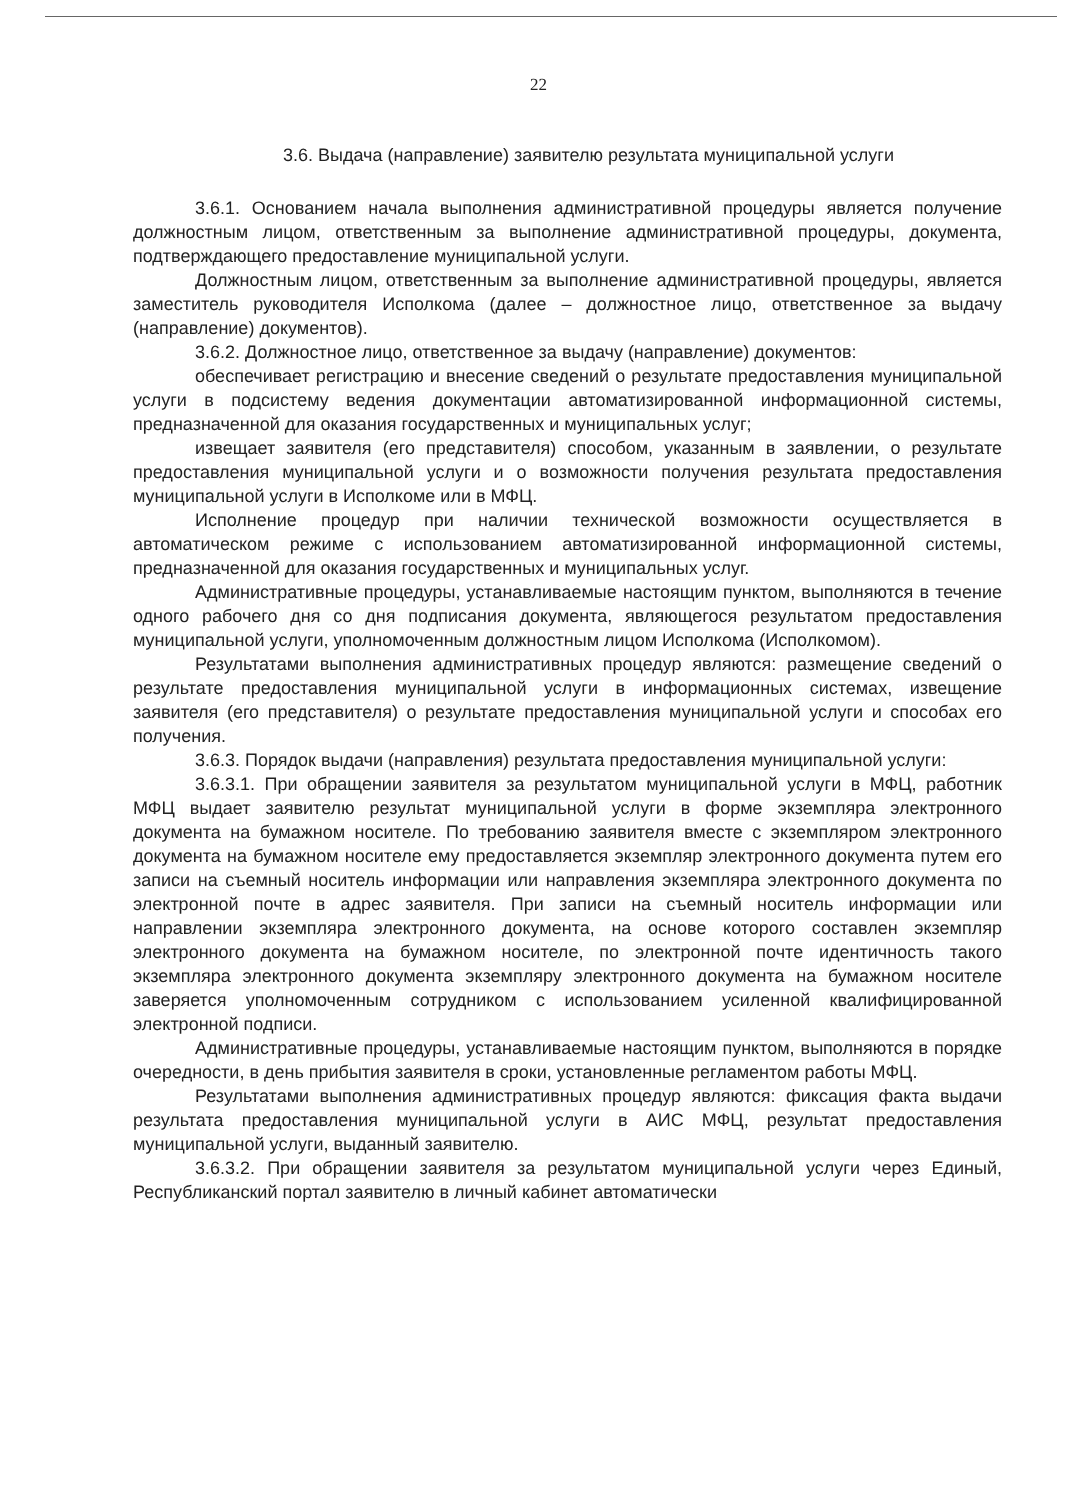22
3.6. Выдача (направление) заявителю результата муниципальной услуги
3.6.1. Основанием начала выполнения административной процедуры является получение должностным лицом, ответственным за выполнение административной процедуры, документа, подтверждающего предоставление муниципальной услуги.
Должностным лицом, ответственным за выполнение административной процедуры, является заместитель руководителя Исполкома (далее – должностное лицо, ответственное за выдачу (направление) документов).
3.6.2. Должностное лицо, ответственное за выдачу (направление) документов:
обеспечивает регистрацию и внесение сведений о результате предоставления муниципальной услуги в подсистему ведения документации автоматизированной информационной системы, предназначенной для оказания государственных и муниципальных услуг;
извещает заявителя (его представителя) способом, указанным в заявлении, о результате предоставления муниципальной услуги и о возможности получения результата предоставления муниципальной услуги в Исполкоме или в МФЦ.
Исполнение процедур при наличии технической возможности осуществляется в автоматическом режиме с использованием автоматизированной информационной системы, предназначенной для оказания государственных и муниципальных услуг.
Административные процедуры, устанавливаемые настоящим пунктом, выполняются в течение одного рабочего дня со дня подписания документа, являющегося результатом предоставления муниципальной услуги, уполномоченным должностным лицом Исполкома (Исполкомом).
Результатами выполнения административных процедур являются: размещение сведений о результате предоставления муниципальной услуги в информационных системах, извещение заявителя (его представителя) о результате предоставления муниципальной услуги и способах его получения.
3.6.3. Порядок выдачи (направления) результата предоставления муниципальной услуги:
3.6.3.1. При обращении заявителя за результатом муниципальной услуги в МФЦ, работник МФЦ выдает заявителю результат муниципальной услуги в форме экземпляра электронного документа на бумажном носителе. По требованию заявителя вместе с экземпляром электронного документа на бумажном носителе ему предоставляется экземпляр электронного документа путем его записи на съемный носитель информации или направления экземпляра электронного документа по электронной почте в адрес заявителя. При записи на съемный носитель информации или направлении экземпляра электронного документа, на основе которого составлен экземпляр электронного документа на бумажном носителе, по электронной почте идентичность такого экземпляра электронного документа экземпляру электронного документа на бумажном носителе заверяется уполномоченным сотрудником с использованием усиленной квалифицированной электронной подписи.
Административные процедуры, устанавливаемые настоящим пунктом, выполняются в порядке очередности, в день прибытия заявителя в сроки, установленные регламентом работы МФЦ.
Результатами выполнения административных процедур являются: фиксация факта выдачи результата предоставления муниципальной услуги в АИС МФЦ, результат предоставления муниципальной услуги, выданный заявителю.
3.6.3.2. При обращении заявителя за результатом муниципальной услуги через Единый, Республиканский портал заявителю в личный кабинет автоматически